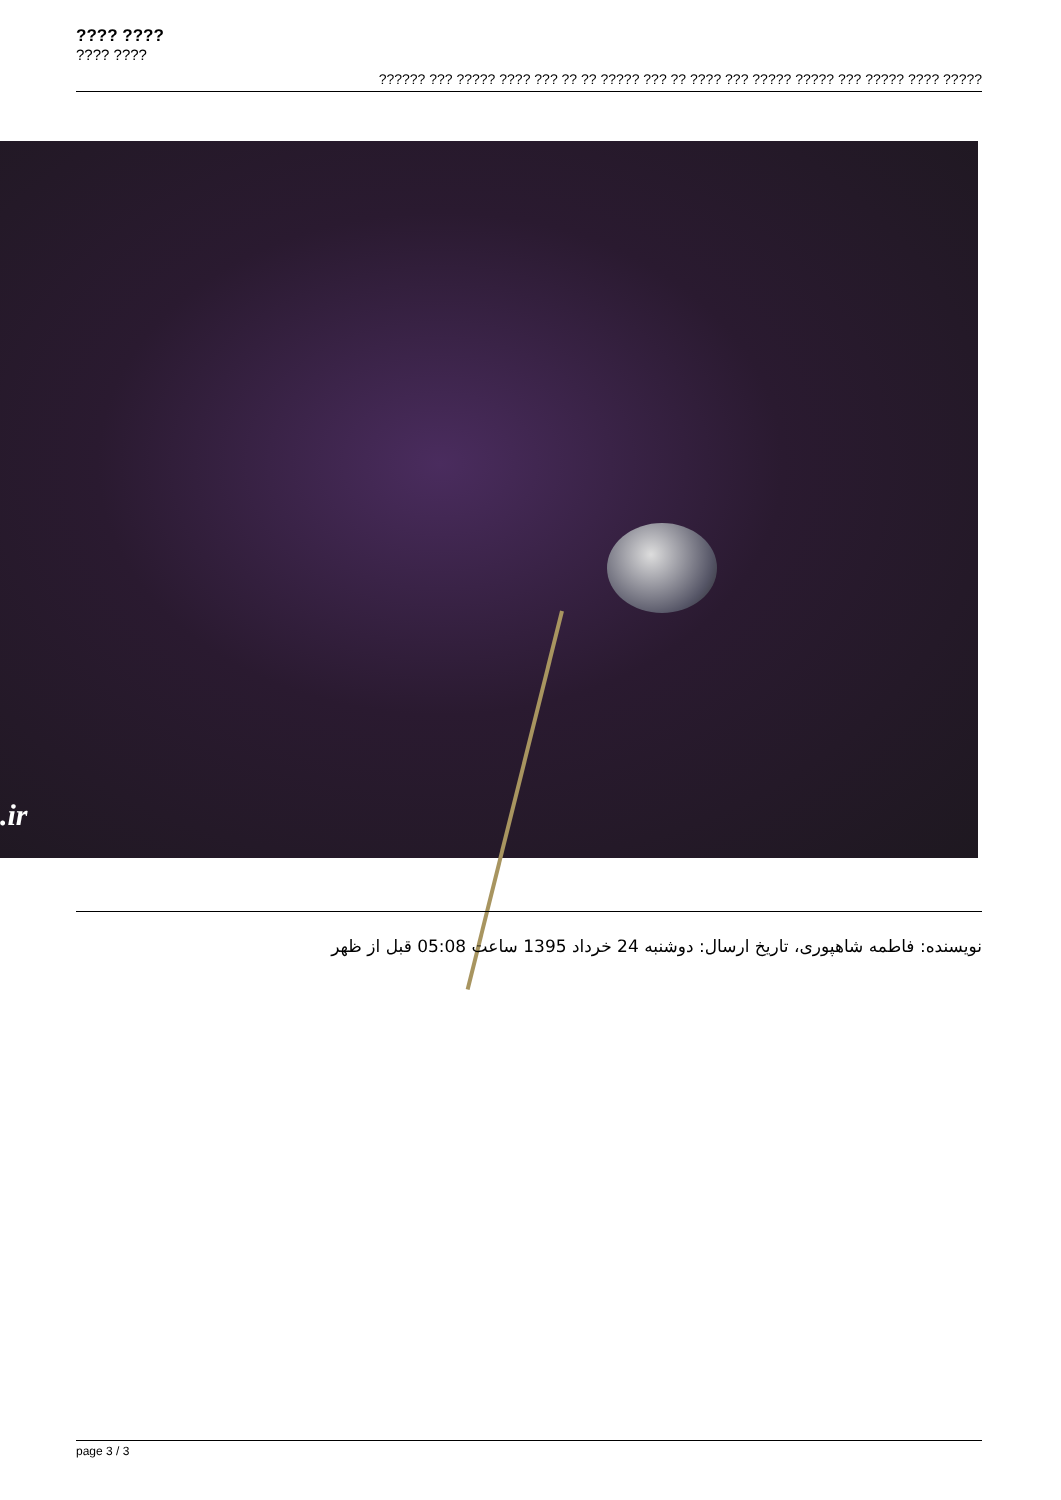???? ????
???? ????
?????? ??? ????? ???? ??? ?? ?? ????? ??? ?? ???? ??? ????? ????? ??? ????? ???? ?????
.ir
نویسنده: فاطمه شاهپوری، تاریخ ارسال: دوشنبه 24 خرداد 1395 ساعت 05:08 قبل از ظهر
page 3 / 3